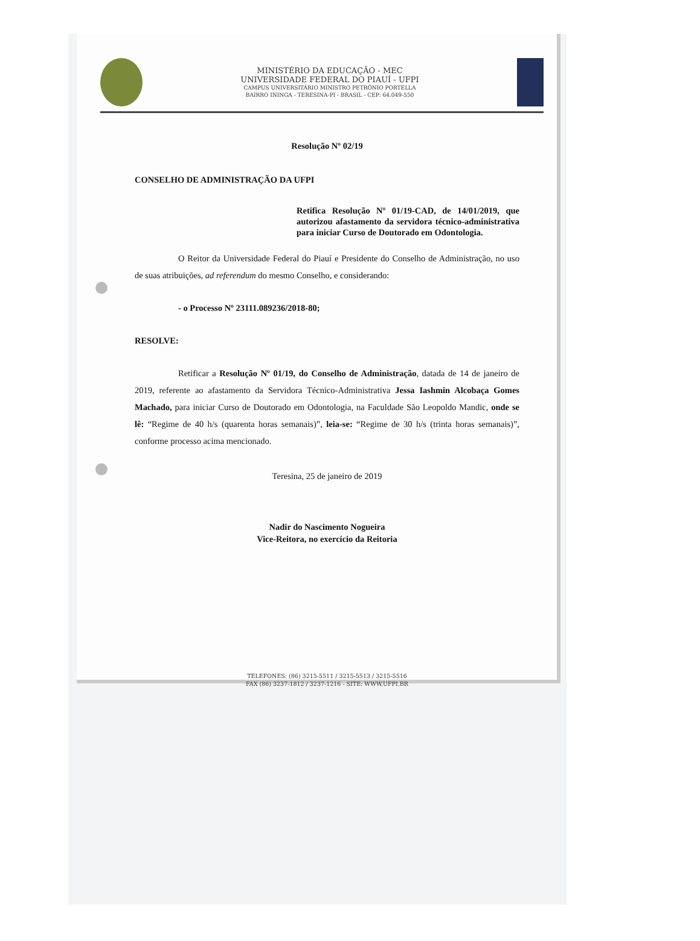MINISTÉRIO DA EDUCAÇÃO - MEC
UNIVERSIDADE FEDERAL DO PIAUÍ - UFPI
CAMPUS UNIVERSITÁRIO MINISTRO PETRÔNIO PORTELLA
BAIRRO ININGA - TERESINA-PI - BRASIL - CEP: 64.049-550
Resolução Nº 02/19
CONSELHO DE ADMINISTRAÇÃO DA UFPI
Retifica Resolução Nº 01/19-CAD, de 14/01/2019, que autorizou afastamento da servidora técnico-administrativa para iniciar Curso de Doutorado em Odontologia.
O Reitor da Universidade Federal do Piauí e Presidente do Conselho de Administração, no uso de suas atribuições, ad referendum do mesmo Conselho, e considerando:
- o Processo Nº 23111.089236/2018-80;
RESOLVE:
Retificar a Resolução Nº 01/19, do Conselho de Administração, datada de 14 de janeiro de 2019, referente ao afastamento da Servidora Técnico-Administrativa Jessa Iashmin Alcobaça Gomes Machado, para iniciar Curso de Doutorado em Odontologia, na Faculdade São Leopoldo Mandic, onde se lê: “Regime de 40 h/s (quarenta horas semanais)”, leia-se: “Regime de 30 h/s (trinta horas semanais)”, conforme processo acima mencionado.
Teresina, 25 de janeiro de 2019
Nadir do Nascimento Nogueira
Vice-Reitora, no exercício da Reitoria
TELEFONES: (86) 3215-5511 / 3215-5513 / 3215-5516
FAX (86) 3237-1812 / 3237-1216 - SITE: WWW.UFPI.BR